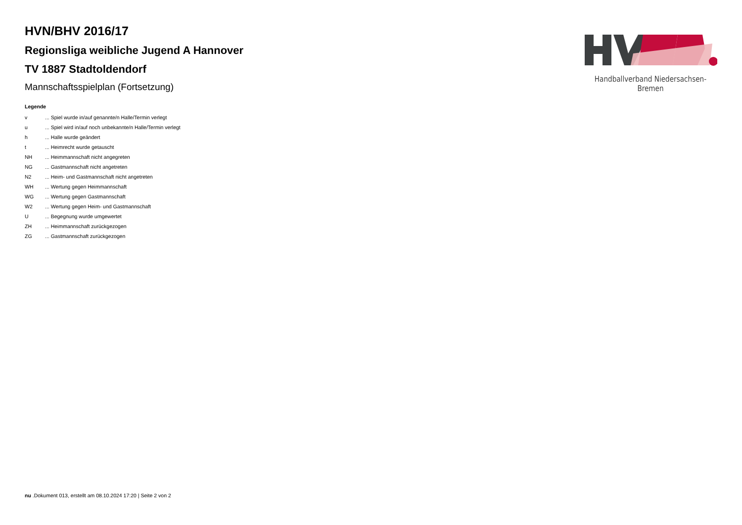HVN/BHV 2016/17
Regionsliga weibliche Jugend A Hannover
TV 1887 Stadtoldendorf
Mannschaftsspielplan (Fortsetzung)
Legende
| v | ... Spiel wurde in/auf genannte/n Halle/Termin verlegt |
| u | ... Spiel wird in/auf noch unbekannte/n Halle/Termin verlegt |
| h | ... Halle wurde geändert |
| t | ... Heimrecht wurde getauscht |
| NH | ... Heimmannschaft nicht angegreten |
| NG | ... Gastmannschaft nicht angetreten |
| N2 | ... Heim- und Gastmannschaft nicht angetreten |
| WH | ... Wertung gegen Heimmannschaft |
| WG | ... Wertung gegen Gastmannschaft |
| W2 | ... Wertung gegen Heim- und Gastmannschaft |
| U | ... Begegnung wurde umgewertet |
| ZH | ... Heimmannschaft zurückgezogen |
| ZG | ... Gastmannschaft zurückgezogen |
Handballverband Niedersachsen-Bremen
nu .Dokument 013, erstellt am 08.10.2024 17:20 | Seite 2 von 2